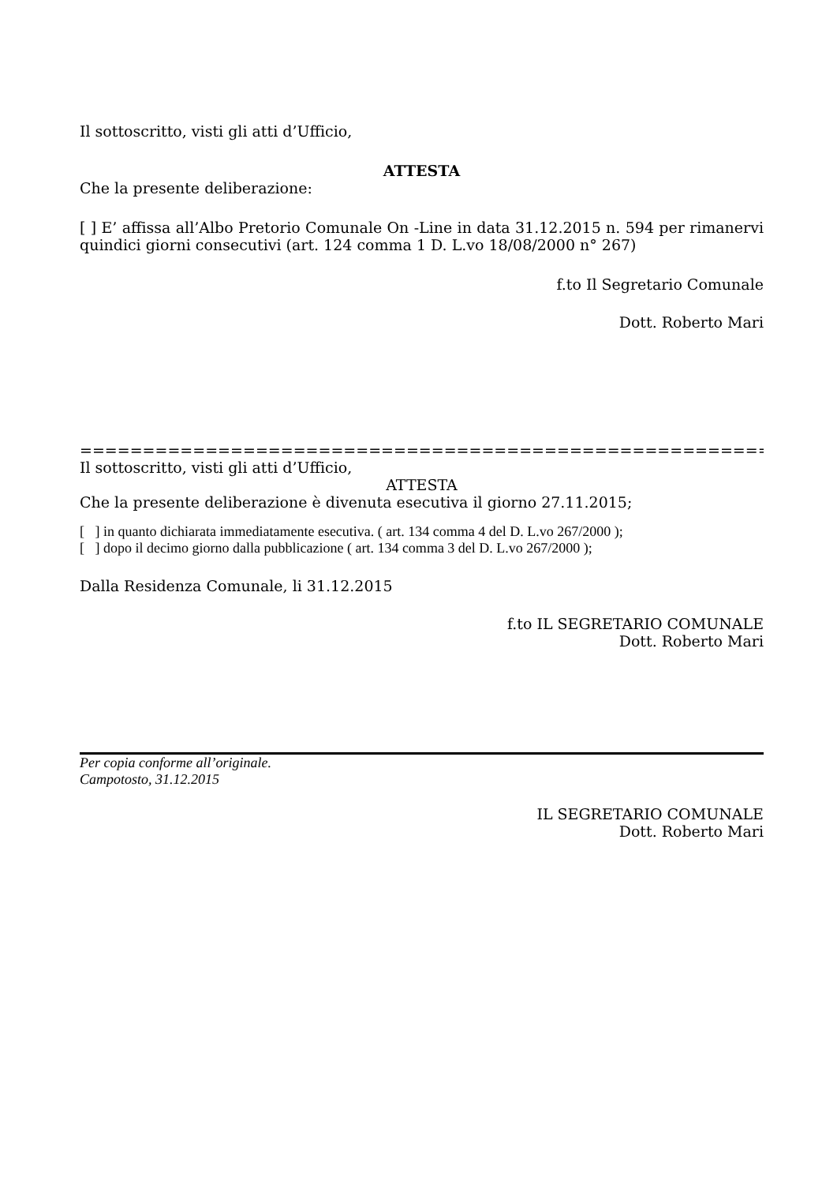Il sottoscritto, visti gli atti d’Ufficio,
ATTESTA
Che la presente deliberazione:
[ ] E’ affissa all’Albo Pretorio Comunale On -Line in data 31.12.2015 n. 594 per rimanervi quindici giorni consecutivi (art. 124 comma 1 D. L.vo 18/08/2000 n° 267)
f.to Il Segretario Comunale
Dott. Roberto Mari
=======================================================================
Il sottoscritto, visti gli atti d’Ufficio,
ATTESTA
Che la presente deliberazione è divenuta esecutiva il giorno 27.11.2015;
[ ] in quanto dichiarata immediatamente esecutiva. ( art. 134 comma 4 del D. L.vo 267/2000 );
[ ] dopo il decimo giorno dalla pubblicazione ( art. 134 comma 3 del D. L.vo 267/2000 );
Dalla Residenza Comunale, li 31.12.2015
f.to IL SEGRETARIO COMUNALE
Dott. Roberto Mari
Per copia conforme all’originale.
Campotosto, 31.12.2015
IL SEGRETARIO COMUNALE
Dott. Roberto Mari